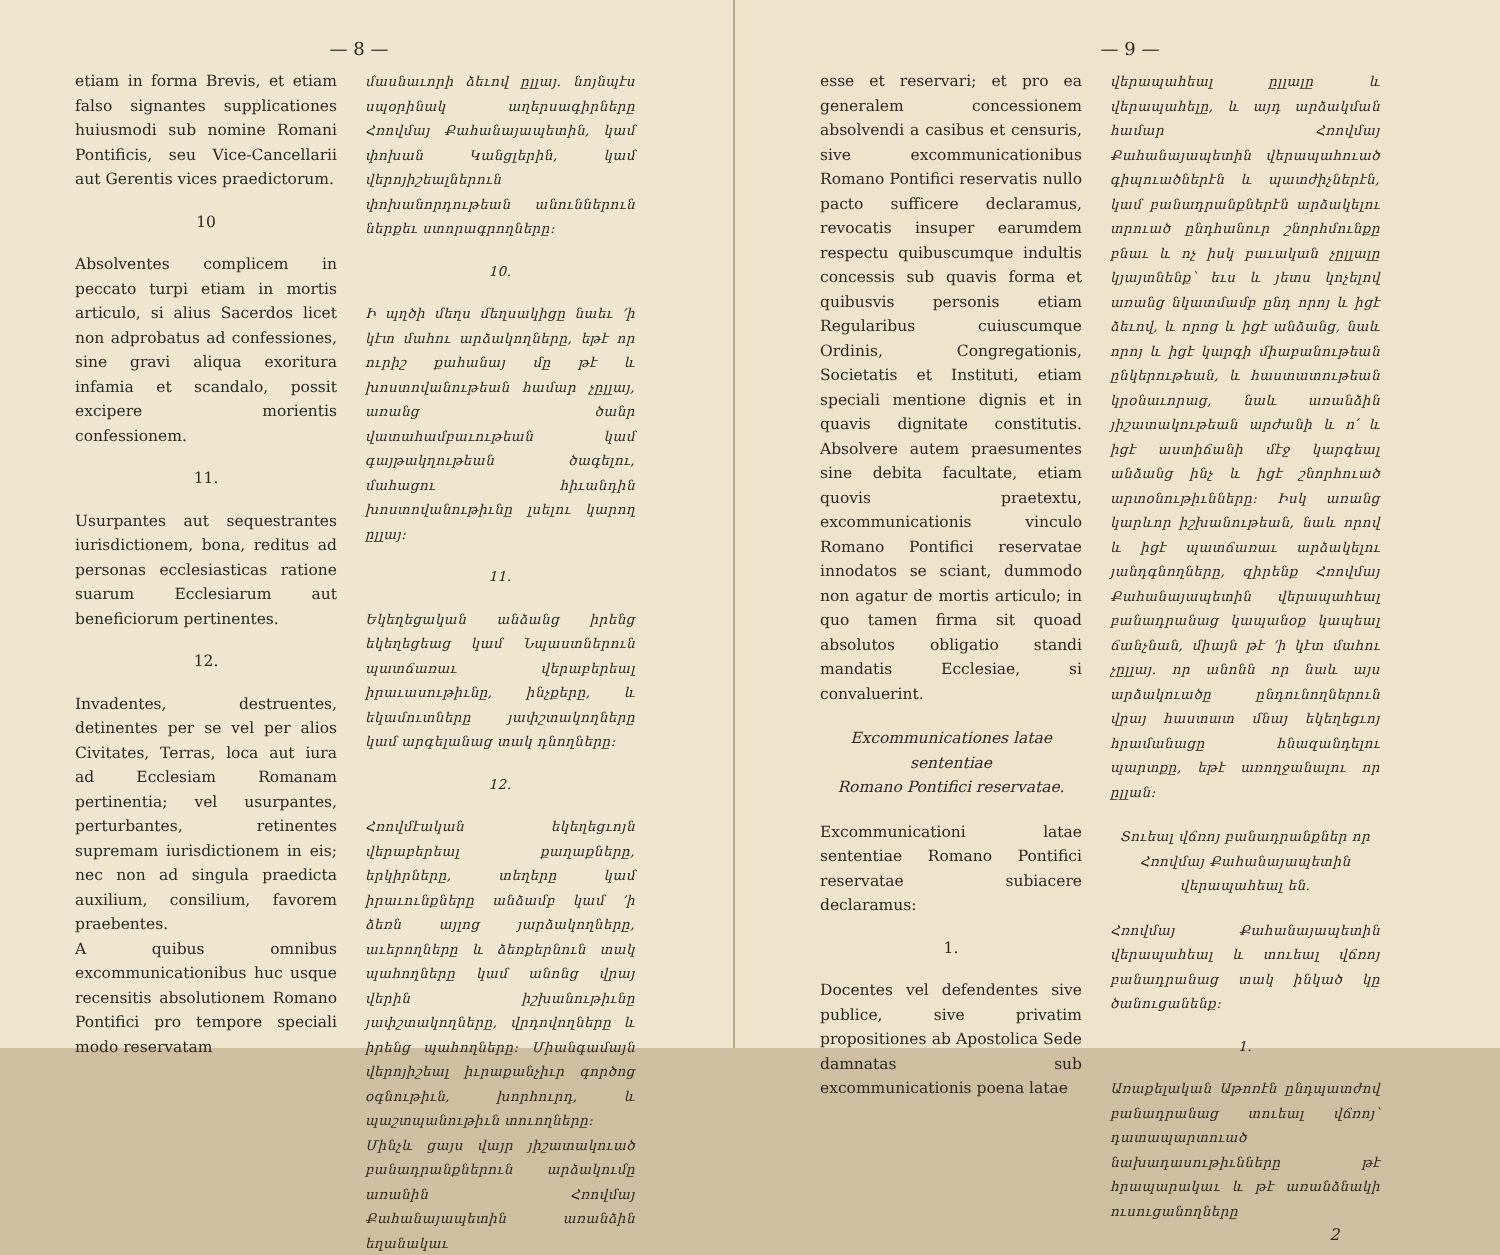— 8 —
etiam in forma Brevis, et etiam falso signantes supplicationes huiusmodi sub nomine Romani Pontificis, seu Vice-Cancellarii aut Gerentis vices praedictorum.
10
Absolventes complicem in peccato turpi etiam in mortis articulo, si alius Sacerdos licet non adprobatus ad confessiones, sine gravi aliqua exoritura infamia et scandalo, possit excipere morientis confessionem.
11.
Usurpantes aut sequestrantes iurisdictionem, bona, reditus ad personas ecclesiasticas ratione suarum Ecclesiarum aut beneficiorum pertinentes.
12.
Invadentes, destruentes, detinentes per se vel per alios Civitates, Terras, loca aut iura ad Ecclesiam Romanam pertinentia; vel usurpantes, perturbantes, retinentes supremam iurisdictionem in eis; nec non ad singula praedicta auxilium, consilium, favorem praebentes.
A quibus omnibus excommunicationibus huc usque recensitis absolutionem Romano Pontifici pro tempore speciali modo reservatam
մասնաւորի ձեւով ըլլայ. նոյնպէս սպօրինակ աղերսագիրները Հռովմայ Քահանայապետին, կամ փոխան Կանցլերին, կամ վերոյիշեալներուն փոխանորդութեան անուններուն ներքեւ ստորագրողները։
10.
Ի պղծի մեղս մեղսակիցը նաեւ ՚ի կէտ մահու արձակողները, եթէ որ ուրիշ քահանայ մը թէ և խոստովանութեան համար չըլլայ, առանց ծանր վատահամբաւութեան կամ գայթակղութեան ծագելու, մահացու հիւանդին խոստովանութիւնը լսելու կարող ըլլայ։
11.
Եկեղեցական անձանց իրենց եկեղեցեաց կամ Նպաստներուն պատճառաւ վերաբերեալ իրաւասութիւնը, ինչքերը, և եկամուտները յափշտակողները կամ արգելանաց տակ դնողները։
12.
Հռովմէական եկեղեցւոյն վերաբերեալ քաղաքները, երկիրները, տեղերը կամ իրաւունքները անձամբ կամ ՚ի ձեռն այլոց յարձակողները, աւերողները և ձեռքերնուն տակ պահողները կամ անոնց վրայ վերին իշխանութիւնը յափշտակողները, վրդովողները և իրենց պահողները։ Միանգամայն վերոյիշեալ իւրաքանչիւր գործոց օգնութիւն, խորհուրդ, և պաշտպանութիւն տուողները։
Մինչև ցայս վայր յիշատակուած բանադրանքներուն արձակումը առանին Հռովմայ Քահանայապետին առանձին եղանակաւ
— 9 —
esse et reservari; et pro ea generalem concessionem absolvendi a casibus et censuris, sive excommunicationibus Romano Pontifici reservatis nullo pacto sufficere declaramus, revocatis insuper earumdem respectu quibuscumque indultis concessis sub quavis forma et quibusvis personis etiam Regularibus cuiuscumque Ordinis, Congregationis, Societatis et Instituti, etiam speciali mentione dignis et in quavis dignitate constitutis. Absolvere autem praesumentes sine debita facultate, etiam quovis praetextu, excommunicationis vinculo Romano Pontifici reservatae innodatos se sciant, dummodo non agatur de mortis articulo; in quo tamen firma sit quoad absolutos obligatio standi mandatis Ecclesiae, si convaluerint.
Excommunicationes latae sententiae
Romano Pontifici reservatae.
Excommunicationi latae sententiae Romano Pontifici reservatae subiacere declaramus:
1.
Docentes vel defendentes sive publice, sive privatim propositiones ab Apostolica Sede damnatas sub excommunicationis poena latae
վերապահեալ ըլլալը և վերապահելը, և այդ արձակման համար Հռովմայ Քահանայապետին վերապահուած գիպուածներէն և պատժիչներէն, կամ բանադրանքներէն արձակելու տրուած ընդհանուր շնորհմունքը բնաւ և ոչ իսկ բաւական չըլլալը կյայտնենք՝ եւս և յետս կոչելով առանց նկատմամբ ընդ որոյ և իցէ ձեւով, և որոց և իցէ անձանց, նաև որոյ և իցէ կարգի միաբանութեան ընկերութեան, և հաստատութեան կրօնաւորաց, նաև առանձին յիշատակութեան արժանի և ո՛ և իցէ աստիճանի մէջ կարգեալ անձանց ինչ և իցէ շնորհուած արտօնութիւնները։ Իսկ առանց կարևոր իշխանութեան, նաև որով և իցէ պատճառաւ արձակելու յանդգնողները, զիրենք Հռովմայ Քահանայապետին վերապահեալ բանադրանաց կապանօք կապեալ ճանչնան, միայն թէ ՚ի կէտ մահու չըլլայ. որ անոնն որ նաև այս արձակուածը ընդունողներուն վրայ հաստատ մնայ եկեղեցւոյ հրամանացը հնազանդելու պարտքը, եթէ առողջանալու որ ըլլան։
Տուեալ վճռոյ բանադրանքներ որ Հռովմայ Քահանայապետին վերապահեալ են.
Հռովմայ Քահանայապետին վերապահեալ և տուեալ վճռոյ բանադրանաց տակ ինկած կը ծանուցանենք։
1.
Առաքելական Աթոռէն ընդպատժով բանադրանաց տուեալ վճռոյ՝ դատապարտուած նախադասութիւնները թէ հրապարակաւ և թէ առանձնակի ուսուցանողները
2